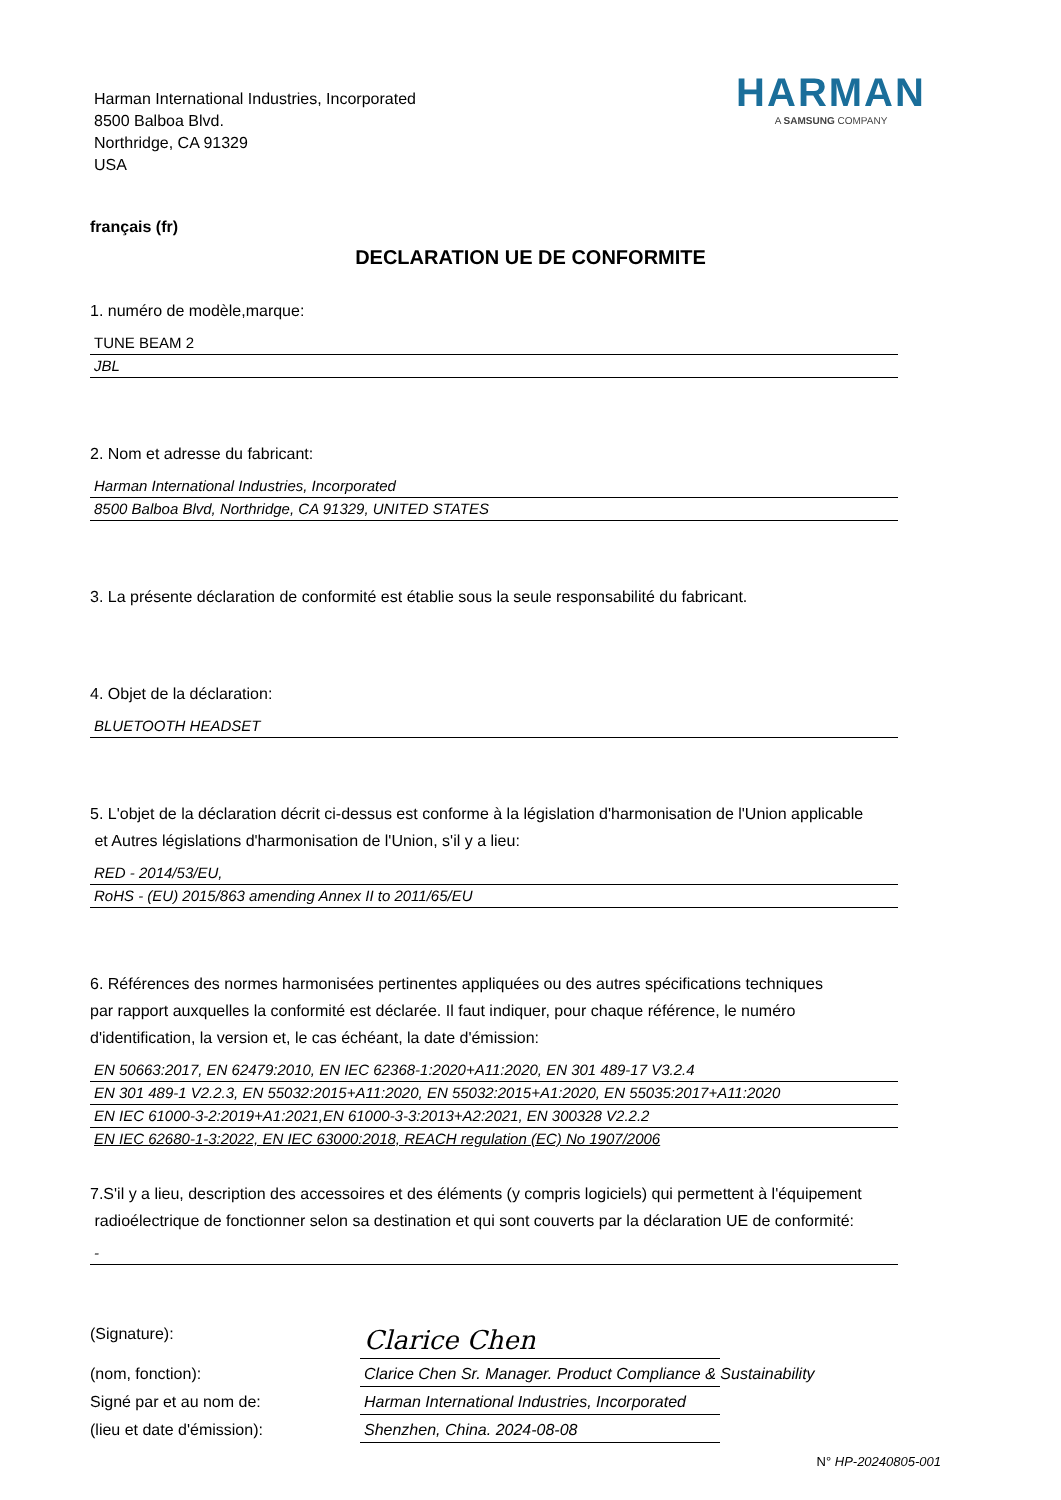Harman International Industries, Incorporated
8500 Balboa Blvd.
Northridge, CA 91329
USA
HARMAN
A SAMSUNG COMPANY
français (fr)
DECLARATION UE DE CONFORMITE
1. numéro de modèle,marque:
TUNE BEAM 2
JBL
2. Nom et adresse du fabricant:
Harman International Industries, Incorporated
8500 Balboa Blvd, Northridge, CA 91329, UNITED STATES
3. La présente déclaration de conformité est établie sous la seule responsabilité du fabricant.
4. Objet de la déclaration:
BLUETOOTH HEADSET
5. L'objet de la déclaration décrit ci-dessus est conforme à la législation d'harmonisation de l'Union applicable
et Autres législations d'harmonisation de l'Union, s'il y a lieu:
RED - 2014/53/EU,
RoHS - (EU) 2015/863 amending Annex II to 2011/65/EU
6. Références des normes harmonisées pertinentes appliquées ou des autres spécifications techniques
par rapport auxquelles la conformité est déclarée. Il faut indiquer, pour chaque référence, le numéro
d'identification, la version et, le cas échéant, la date d'émission:
EN 50663:2017, EN 62479:2010, EN IEC 62368-1:2020+A11:2020, EN 301 489-17 V3.2.4
EN 301 489-1 V2.2.3, EN 55032:2015+A11:2020, EN 55032:2015+A1:2020, EN 55035:2017+A11:2020
EN IEC 61000-3-2:2019+A1:2021,EN 61000-3-3:2013+A2:2021, EN 300328 V2.2.2
EN IEC 62680-1-3:2022, EN IEC 63000:2018, REACH regulation (EC) No 1907/2006
7.S'il y a lieu, description des accessoires et des éléments (y compris logiciels) qui permettent à l'équipement
radioélectrique de fonctionner selon sa destination et qui sont couverts par la déclaration UE de conformité:
-
(Signature):
Clarice Chen
(nom, fonction):
Clarice Chen Sr. Manager. Product Compliance & Sustainability
Signé par et au nom de:
Harman International Industries, Incorporated
(lieu et date d'émission):
Shenzhen, China. 2024-08-08
N° HP-20240805-001